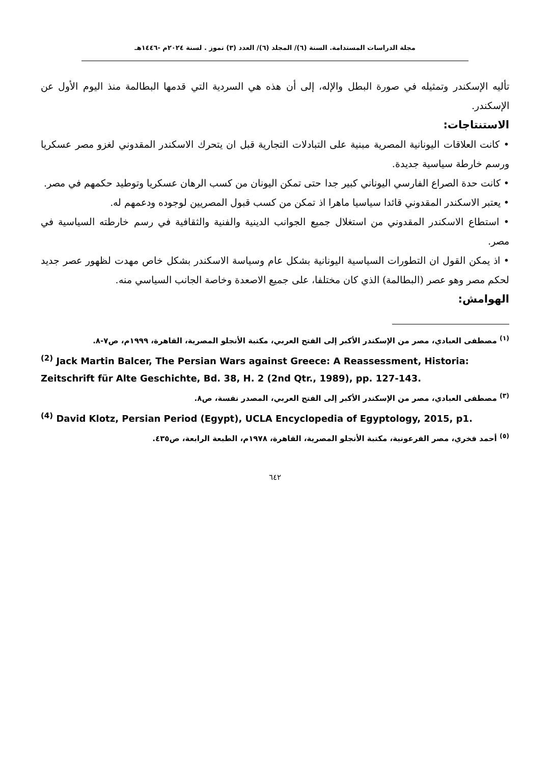مجلة الدراسات المستدامة. السنة (٦)/ المجلد (٦)/ العدد (٣) تموز . لسنة ٢٠٢٤م -١٤٤٦هـ
تأليه الإسكندر وتمثيله في صورة البطل والإله، إلى أن هذه هي السردية التي قدمها البطالمة منذ اليوم الأول عن الإسكندر.
الاستنتاجات:
• كانت العلاقات اليونانية المصرية مبنية على التبادلات التجارية قبل ان يتحرك الاسكندر المقدوني لغزو مصر عسكريا ورسم خارطة سياسية جديدة.
• كانت حدة الصراع الفارسي اليوناني كبير جدا حتى تمكن اليونان من كسب الرهان عسكريا وتوطيد حكمهم في مصر.
• يعتبر الاسكندر المقدوني قائدا سياسيا ماهرا اذ تمكن من كسب قبول المصريين لوجوده ودعمهم له.
• استطاع الاسكندر المقدوني من استغلال جميع الجوانب الدينية والفنية والثقافية في رسم خارطته السياسية في مصر.
• اذ يمكن القول ان التطورات السياسية اليونانية بشكل عام وسياسة الاسكندر بشكل خاص مهدت لظهور عصر جديد لحكم مصر وهو عصر (البطالمة) الذي كان مختلفا، على جميع الاصعدة وخاصة الجانب السياسي منه.
الهوامش:
<sup>(١)</sup> مصطفى العبادي، مصر من الإسكندر الأكبر إلى الفتح العربي، مكتبة الأنجلو المصرية، القاهرة، ١٩٩٩م، ص٧-٨.
<sup>(2)</sup> Jack Martin Balcer, The Persian Wars against Greece: A Reassessment, Historia: Zeitschrift für Alte Geschichte, Bd. 38, H. 2 (2nd Qtr., 1989), pp. 127-143.
<sup>(٣)</sup> مصطفى العبادي، مصر من الإسكندر الأكبر إلى الفتح العربي، المصدر نفسة، ص٨.
<sup>(4)</sup> David Klotz, Persian Period (Egypt), UCLA Encyclopedia of Egyptology, 2015, p1.
<sup>(٥)</sup> أحمد فخري، مصر الفرعونية، مكتبة الأنجلو المصرية، القاهرة، ١٩٧٨م، الطبعة الرابعة، ص٤٣٥.
٦٤٢